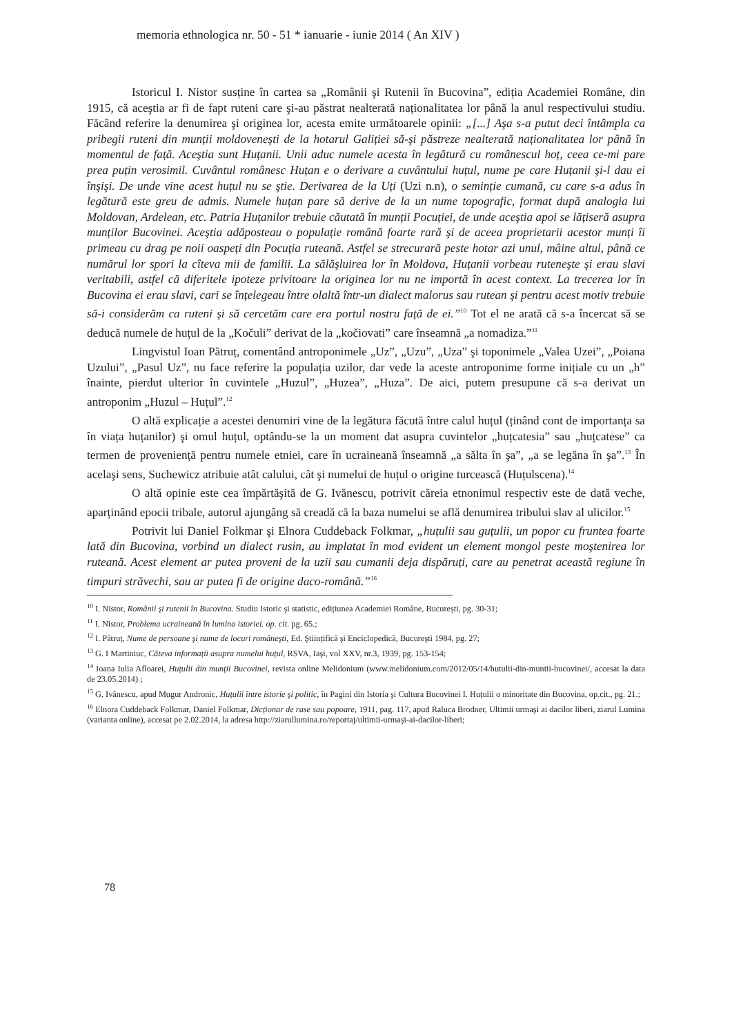memoria ethnologica nr. 50 - 51 * ianuarie - iunie 2014 ( An XIV )
Istoricul I. Nistor susține în cartea sa „Românii şi Rutenii în Bucovina”, ediția Academiei Române, din 1915, că aceştia ar fi de fapt ruteni care şi-au păstrat nealterată naționalitatea lor până la anul respectivului studiu. Făcând referire la denumirea şi originea lor, acesta emite următoarele opinii: „[...] Aşa s-a putut deci întâmpla ca pribegii ruteni din munții moldoveneşti de la hotarul Galiției să-şi păstreze nealterată naționalitatea lor până în momentul de față. Aceştia sunt Huțanii. Unii aduc numele acesta în legătură cu românescul hoț, ceea ce-mi pare prea puțin verosimil. Cuvântul românesc Huțan e o derivare a cuvântului huțul, nume pe care Huțanii şi-l dau ei înşişi. De unde vine acest huțul nu se ştie. Derivarea de la Uți (Uzi n.n), o seminție cumană, cu care s-a adus în legătură este greu de admis. Numele huțan pare să derive de la un nume topografic, format după analogia lui Moldovan, Ardelean, etc. Patria Huțanilor trebuie căutată în munții Pocuției, de unde aceştia apoi se lățiseră asupra munților Bucovinei. Aceştia adăposteau o populație română foarte rară şi de aceea proprietarii acestor munți îi primeau cu drag pe noii oaspeți din Pocuția ruteană. Astfel se strecurară peste hotar azi unul, mâine altul, până ce numărul lor spori la cîteva mii de familii. La sălăşluirea lor în Moldova, Huțanii vorbeau ruteneşte şi erau slavi veritabili, astfel că diferitele ipoteze privitoare la originea lor nu ne importă în acest context. La trecerea lor în Bucovina ei erau slavi, cari se înțelegeau între olaltă într-un dialect malorus sau rutean şi pentru acest motiv trebuie să-i considerăm ca ruteni şi să cercetăm care era portul nostru față de ei.”<sup>10</sup> Tot el ne arată că s-a încercat să se deducă numele de huțul de la „Kočuli” derivat de la „kočiovati” care înseamnă „a nomadiza.”<sup>11</sup>
Lingvistul Ioan Pătruț, comentând antroponimele „Uz”, „Uzu”, „Uza” şi toponimele „Valea Uzei”, „Poiana Uzului”, „Pasul Uz”, nu face referire la populația uzilor, dar vede la aceste antroponime forme inițiale cu un „h” înainte, pierdut ulterior în cuvintele „Huzul”, „Huzea”, „Huza”. De aici, putem presupune că s-a derivat un antroponim „Huzul – Huțul”.<sup>12</sup>
O altă explicație a acestei denumiri vine de la legătura făcută între calul huțul (ținând cont de importanța sa în viața huțanilor) şi omul huțul, optându-se la un moment dat asupra cuvintelor „huțcatesia” sau „huțcatese” ca termen de proveniență pentru numele etniei, care în ucraineană înseamnă „a sălta în şa”, „a se legăna în şa”.<sup>13</sup> În acelaşi sens, Suchewicz atribuie atât calului, cât şi numelui de huțul o origine turcească (Huțulscena).<sup>14</sup>
O altă opinie este cea împărtăşită de G. Ivănescu, potrivit căreia etnonimul respectiv este de dată veche, aparținând epocii tribale, autorul ajungâng să creadă că la baza numelui se află denumirea tribului slav al ulicilor.<sup>15</sup>
Potrivit lui Daniel Folkmar şi Elnora Cuddeback Folkmar, „huțulii sau guțulii, un popor cu fruntea foarte lată din Bucovina, vorbind un dialect rusin, au implatat în mod evident un element mongol peste moştenirea lor ruteană. Acest element ar putea proveni de la uzii sau cumanii deja dispăruți, care au penetrat această regiune în timpuri străvechi, sau ar putea fi de origine daco-română.”<sup>16</sup>
<sup>10</sup> I. Nistor, Românii şi rutenii în Bucovina. Studiu Istoric şi statistic, edițiunea Academiei Române, Bucureşti, pg. 30-31;
<sup>11</sup> I. Nistor, Problema ucraineană în lumina istoriei. op. cit. pg. 65.;
<sup>12</sup> I. Pătruț, Nume de persoane şi nume de locuri româneşti, Ed. Ştiințifică şi Enciclopedică, Bucureşti 1984, pg. 27;
<sup>13</sup> G. I Martiniuc, Câteva informații asupra numelui huțul, RSVA, Iaşi, vol XXV, nr.3, 1939, pg. 153-154;
<sup>14</sup> Ioana Iulia Afloarei, Huțulii din munții Bucovinei, revista online Melidonium (www.melidonium.com/2012/05/14/hutulii-din-muntii-bucovinei/, accesat la data de 23.05.2014) ;
<sup>15</sup> G, Ivănescu, apud Mugur Andronic, Huțulii între istorie şi politic, în Pagini din Istoria şi Cultura Bucovinei I. Huțulii o minoritate din Bucovina, op.cit., pg. 21.;
<sup>16</sup> Elnora Cuddeback Folkmar, Daniel Folkmar, Dicționar de rase sau popoare, 1911, pag. 117, apud Raluca Brodner, Ultimii urmaşi ai dacilor liberi, ziarul Lumina (varianta online), accesat pe 2.02.2014, la adresa http://ziarullumina.ro/reportaj/ultimii-urmaşi-ai-dacilor-liberi;
78